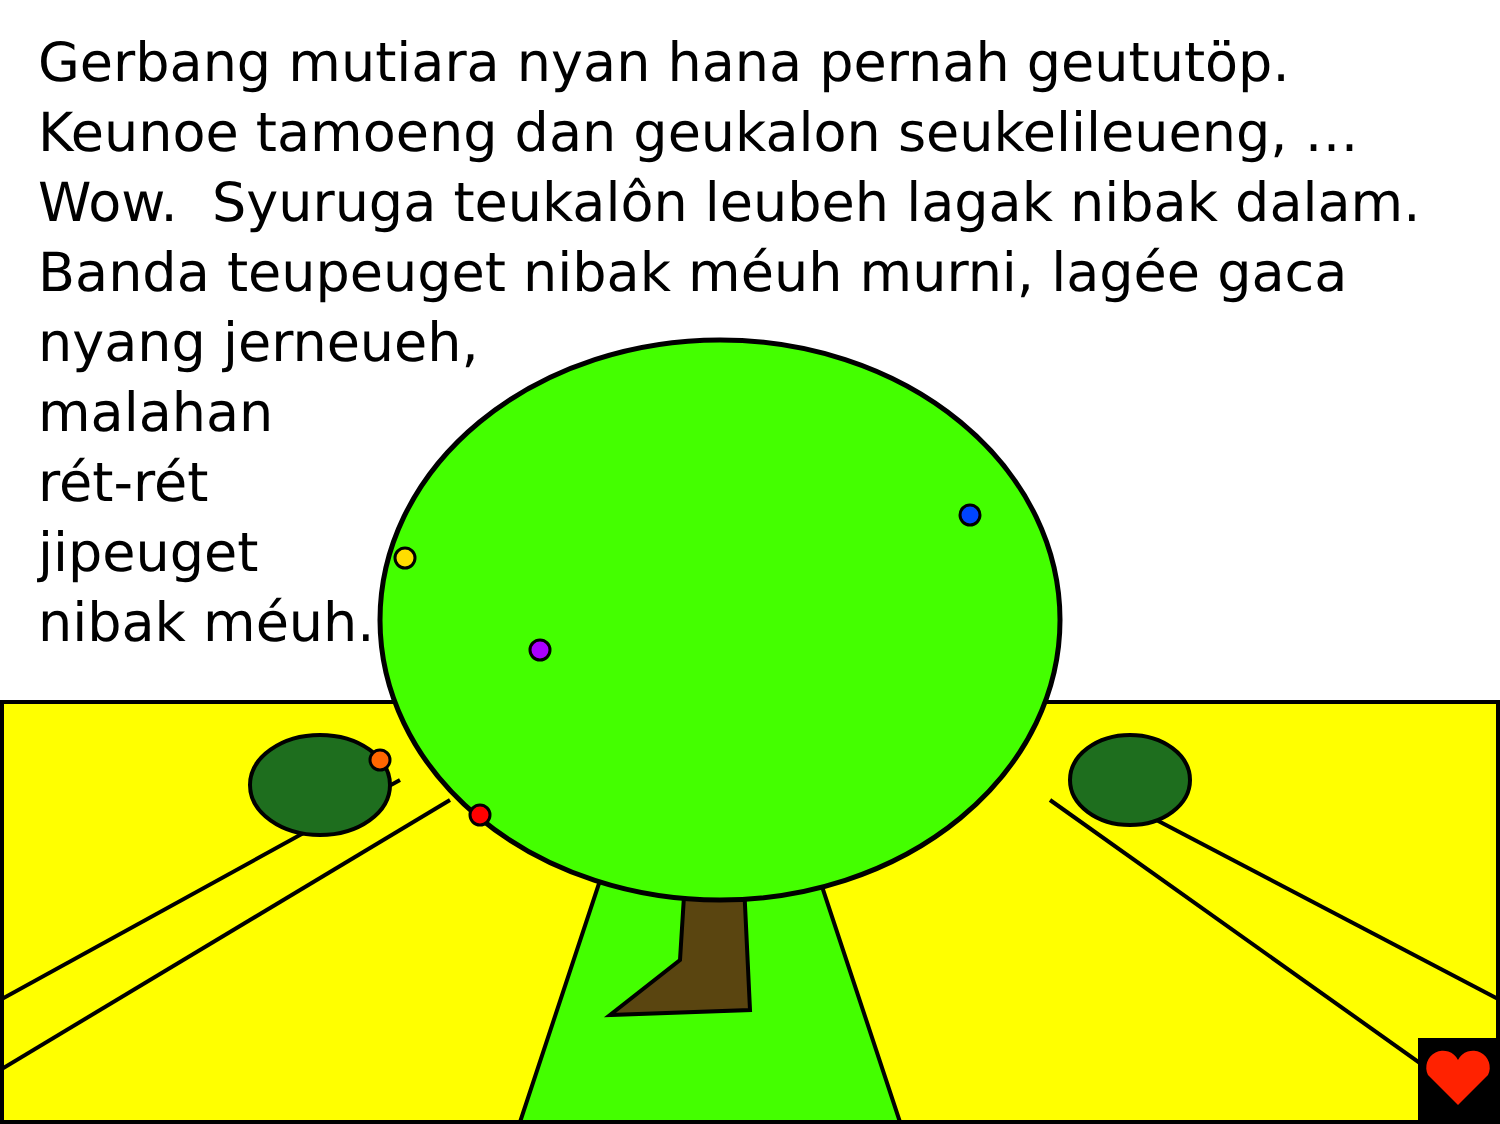Gerbang mutiara nyan hana pernah geututöp.
Keunoe tamoeng dan geukalon seukelileueng, …
Wow. Syuruga teukalôn leubeh lagak nibak dalam.
Banda teupeuget nibak méuh murni, lagée gaca
nyang jerneueh,
malahan
rét-rét
jipeuget
nibak méuh.